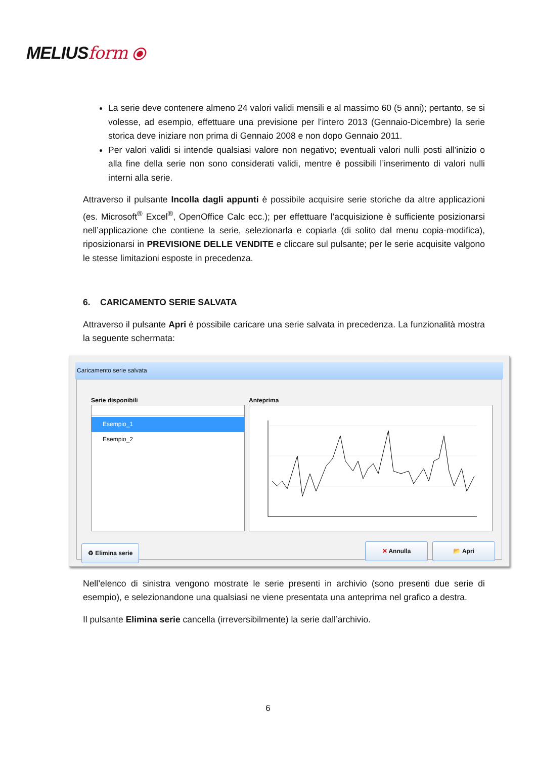MELIUSform ⦿
La serie deve contenere almeno 24 valori validi mensili e al massimo 60 (5 anni); pertanto, se si volesse, ad esempio, effettuare una previsione per l’intero 2013 (Gennaio-Dicembre) la serie storica deve iniziare non prima di Gennaio 2008 e non dopo Gennaio 2011.
Per valori validi si intende qualsiasi valore non negativo; eventuali valori nulli posti all’inizio o alla fine della serie non sono considerati validi, mentre è possibili l’inserimento di valori nulli interni alla serie.
Attraverso il pulsante Incolla dagli appunti è possibile acquisire serie storiche da altre applicazioni (es. Microsoft<sup>®</sup> Excel<sup>®</sup>, OpenOffice Calc ecc.); per effettuare l’acquisizione è sufficiente posizionarsi nell’applicazione che contiene la serie, selezionarla e copiarla (di solito dal menu copia-modifica), riposizionarsi in PREVISIONE DELLE VENDITE e cliccare sul pulsante; per le serie acquisite valgono le stesse limitazioni esposte in precedenza.
6. CARICAMENTO SERIE SALVATA
Attraverso il pulsante Apri è possibile caricare una serie salvata in precedenza. La funzionalità mostra la seguente schermata:
Caricamento serie salvata
Serie disponibili Anteprima
Esempio_1
Esempio_2
♻ Elimina serie ✕ Annulla 📂 Apri
Nell’elenco di sinistra vengono mostrate le serie presenti in archivio (sono presenti due serie di esempio), e selezionandone una qualsiasi ne viene presentata una anteprima nel grafico a destra.
Il pulsante Elimina serie cancella (irreversibilmente) la serie dall’archivio.
6